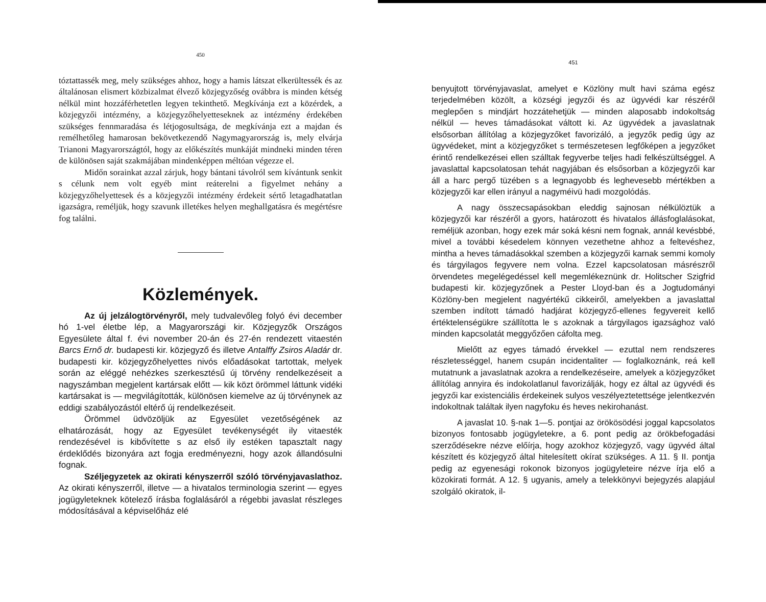450
tóztattassék meg, mely szükséges ahhoz, hogy a hamis látszat elkerültessék és az általánosan elismert közbizalmat élvező közjegyzőség ovábbra is minden kétség nélkül mint hozzáférhetetlen legyen tekinthető. Megkívánja ezt a közérdek, a közjegyzői intézmény, a közjegyzőhelyetteseknek az intézmény érdekében szükséges fennmaradása és létjogosultsága, de megkívánja ezt a majdan és remélhetőleg hamarosan bekövetkezendő Nagymagyarország is, mely elvárja Trianoni Magyarországtól, hogy az előkészítés munkáját mindneki minden téren de különösen saját szakmájában mindenképpen méltóan végezze el.
Midőn sorainkat azzal zárjuk, hogy bántani távolról sem kívántunk senkit s célunk nem volt egyéb mint reáterelni a figyelmet nehány a közjegyzőhelyettesek és a közjegyzői intézmény érdekeit sértő letagadhatatlan igazságra, reméljük, hogy szavunk illetékes helyen meghallgatásra és megértésre fog találni.
Közlemények.
Az új jelzálogtörvényről, mely tudvalevőleg folyó évi december hó 1-vel életbe lép, a Magyarországi kir. Közjegyzők Országos Egyesülete által f. évi november 20-án és 27-én rendezett vitaestén Barcs Ernő dr. budapesti kir. közjegyző és illetve Antalffy Zsiros Aladár dr. budapesti kir. közjegyzőhelyettes nivós előadásokat tartottak, melyek során az eléggé nehézkes szerkesztésű új törvény rendelkezéseit a nagyszámban megjelent kartársak előtt — kik közt örömmel láttunk vidéki kartársakat is — megvilágították, különösen kiemelve az új törvénynek az eddigi szabályozástól eltérő új rendelkezéseit.
Örömmel üdvözöljük az Egyesület vezetőségének az elhatározását, hogy az Egyesület tevékenységét ily vitaesték rendezésével is kibővítette s az első ily estéken tapasztalt nagy érdeklődés bizonyára azt fogja eredményezni, hogy azok állandósulni fognak.
Széljegyzetek az okirati kényszerről szóló törvényjavaslathoz. Az okirati kényszerről, illetve — a hivatalos terminologia szerint — egyes jogügyleteknek kötelező írásba foglalásáról a régebbi javaslat részleges módosításával a képviselőház elé
451
benyujtott törvényjavaslat, amelyet e Közlöny mult havi száma egész terjedelmében közölt, a községi jegyzői és az ügyvédi kar részéről meglepően s mindjárt hozzátehetjük — minden alaposabb indokoltság nélkül — heves támadásokat váltott ki. Az ügyvédek a javaslatnak elsősorban állítólag a közjegyzőket favorizáló, a jegyzők pedig úgy az ügyvédeket, mint a közjegyzőket s természetesen legfőképen a jegyzőket érintő rendelkezései ellen szálltak fegyverbe teljes hadi felkészültséggel. A javaslattal kapcsolatosan tehát nagyjában és elsősorban a közjegyzői kar áll a harc pergő tüzében s a legnagyobb és leghevesebb mértékben a közjegyzői kar ellen irányul a nagyméivü hadi mozgolódás.
A nagy összecsapásokban eleddig sajnosan nélkülöztük a közjegyzői kar részéről a gyors, határozott és hivatalos állásfoglalásokat, reméljük azonban, hogy ezek már soká késni nem fognak, annál kevésbbé, mivel a további késedelem könnyen vezethetne ahhoz a feltevéshez, mintha a heves támadásokkal szemben a közjegyzői karnak semmi komoly és tárgyilagos fegyvere nem volna. Ezzel kapcsolatosan másrészről örvendetes megelégedéssel kell megemlékeznünk dr. Holitscher Szigfrid budapesti kir. közjegyzőnek a Pester Lloyd-ban és a Jogtudományi Közlöny-ben megjelent nagyértékű cikkeiről, amelyekben a javaslattal szemben indított támadó hadjárat közjegyző-ellenes fegyvereit kellő értéktelenségükre szállította le s azoknak a tárgyilagos igazsághoz való minden kapcsolatát meggyőzően cáfolta meg.
Mielőtt az egyes támadó érvekkel — ezuttal nem rendszeres részletességgel, hanem csupán incidentaliter — foglalkoznánk, reá kell mutatnunk a javaslatnak azokra a rendelkezéseire, amelyek a közjegyzőket állítólag annyira és indokolatlanul favorizálják, hogy ez által az ügyvédi és jegyzői kar existenciális érdekeinek sulyos veszélyeztetettsége jelentkezvén indokoltnak találtak ilyen nagyfoku és heves nekirohanást.
A javaslat 10. §-nak 1—5. pontjai az örökösödési joggal kapcsolatos bizonyos fontosabb jogügyletekre, a 6. pont pedig az örökbefogadási szerződésekre nézve előírja, hogy azokhoz közjegyző, vagy ügyvéd által készített és közjegyző által hitelesített okírat szükséges. A 11. § II. pontja pedig az egyenesági rokonok bizonyos jogügyleteire nézve írja elő a közokirati formát. A 12. § ugyanis, amely a telekkönyvi bejegyzés alapjául szolgáló okiratok, il-